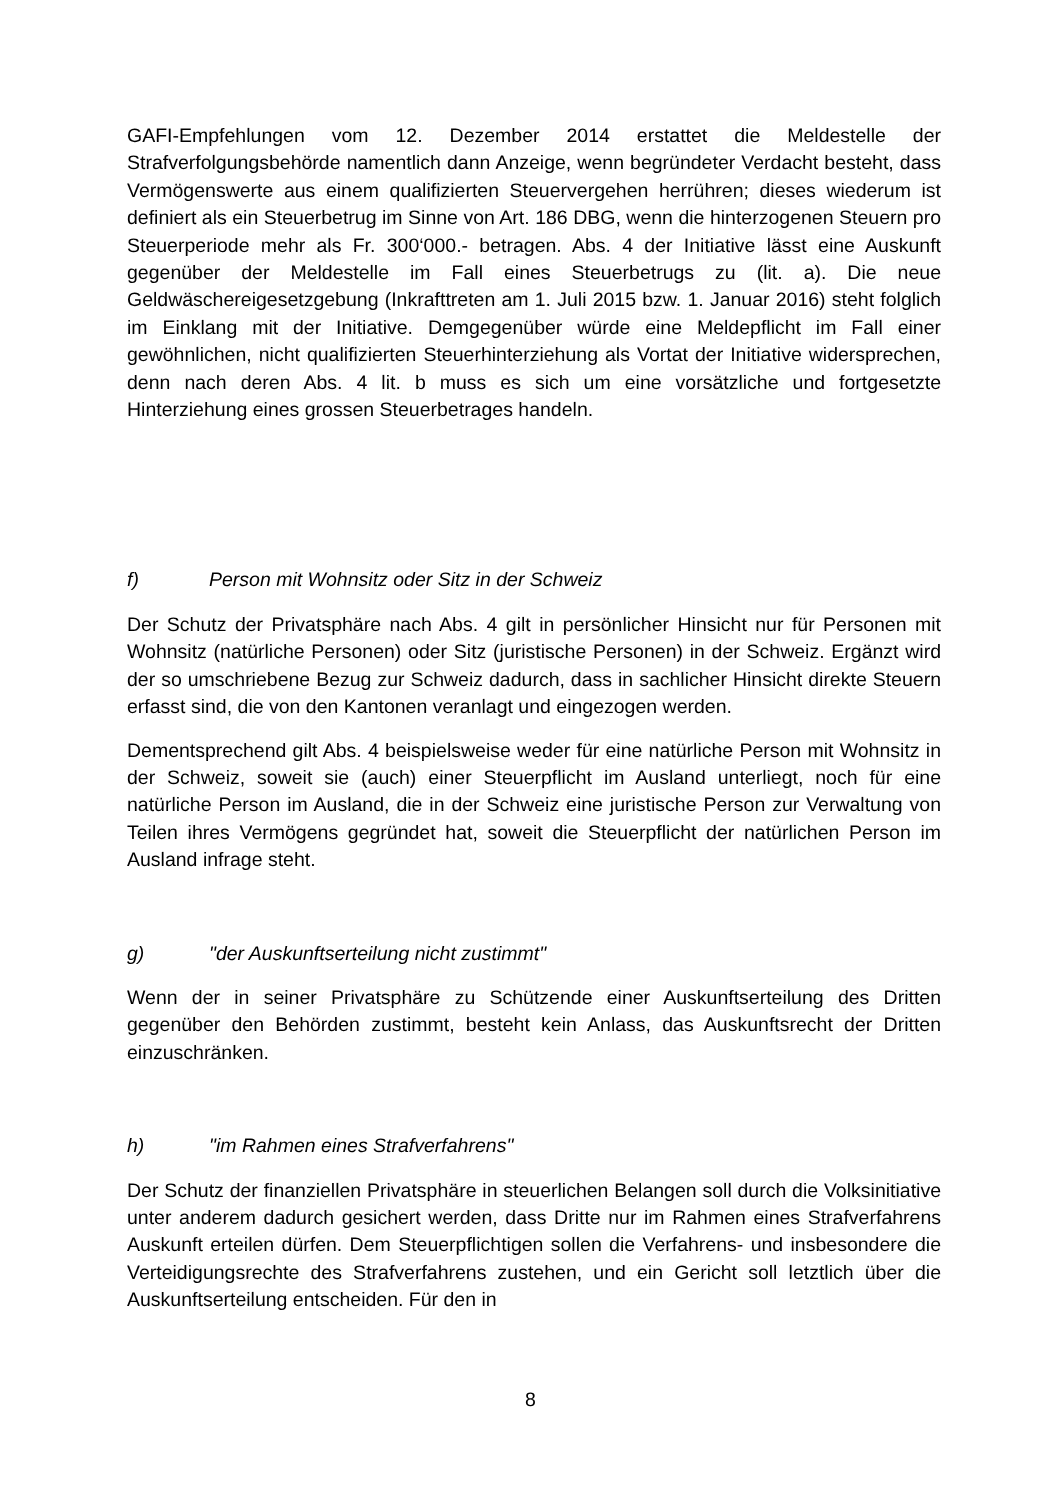GAFI-Empfehlungen vom 12. Dezember 2014 erstattet die Meldestelle der Strafverfolgungsbehörde namentlich dann Anzeige, wenn begründeter Verdacht besteht, dass Vermögenswerte aus einem qualifizierten Steuervergehen herrühren; dieses wiederum ist definiert als ein Steuerbetrug im Sinne von Art. 186 DBG, wenn die hinterzogenen Steuern pro Steuerperiode mehr als Fr. 300‘000.- betragen. Abs. 4 der Initiative lässt eine Auskunft gegenüber der Meldestelle im Fall eines Steuerbetrugs zu (lit. a). Die neue Geldwäschereigesetzgebung (Inkrafttreten am 1. Juli 2015 bzw. 1. Januar 2016) steht folglich im Einklang mit der Initiative. Demgegenüber würde eine Meldepflicht im Fall einer gewöhnlichen, nicht qualifizierten Steuerhinterziehung als Vortat der Initiative widersprechen, denn nach deren Abs. 4 lit. b muss es sich um eine vorsätzliche und fortgesetzte Hinterziehung eines grossen Steuerbetrages handeln.
f) Person mit Wohnsitz oder Sitz in der Schweiz
Der Schutz der Privatsphäre nach Abs. 4 gilt in persönlicher Hinsicht nur für Personen mit Wohnsitz (natürliche Personen) oder Sitz (juristische Personen) in der Schweiz. Ergänzt wird der so umschriebene Bezug zur Schweiz dadurch, dass in sachlicher Hinsicht direkte Steuern erfasst sind, die von den Kantonen veranlagt und eingezogen werden.
Dementsprechend gilt Abs. 4 beispielsweise weder für eine natürliche Person mit Wohnsitz in der Schweiz, soweit sie (auch) einer Steuerpflicht im Ausland unterliegt, noch für eine natürliche Person im Ausland, die in der Schweiz eine juristische Person zur Verwaltung von Teilen ihres Vermögens gegründet hat, soweit die Steuerpflicht der natürlichen Person im Ausland infrage steht.
g) "der Auskunftserteilung nicht zustimmt"
Wenn der in seiner Privatsphäre zu Schützende einer Auskunftserteilung des Dritten gegenüber den Behörden zustimmt, besteht kein Anlass, das Auskunftsrecht der Dritten einzuschränken.
h) "im Rahmen eines Strafverfahrens"
Der Schutz der finanziellen Privatsphäre in steuerlichen Belangen soll durch die Volksinitiative unter anderem dadurch gesichert werden, dass Dritte nur im Rahmen eines Strafverfahrens Auskunft erteilen dürfen. Dem Steuerpflichtigen sollen die Verfahrens- und insbesondere die Verteidigungsrechte des Strafverfahrens zustehen, und ein Gericht soll letztlich über die Auskunftserteilung entscheiden. Für den in
8